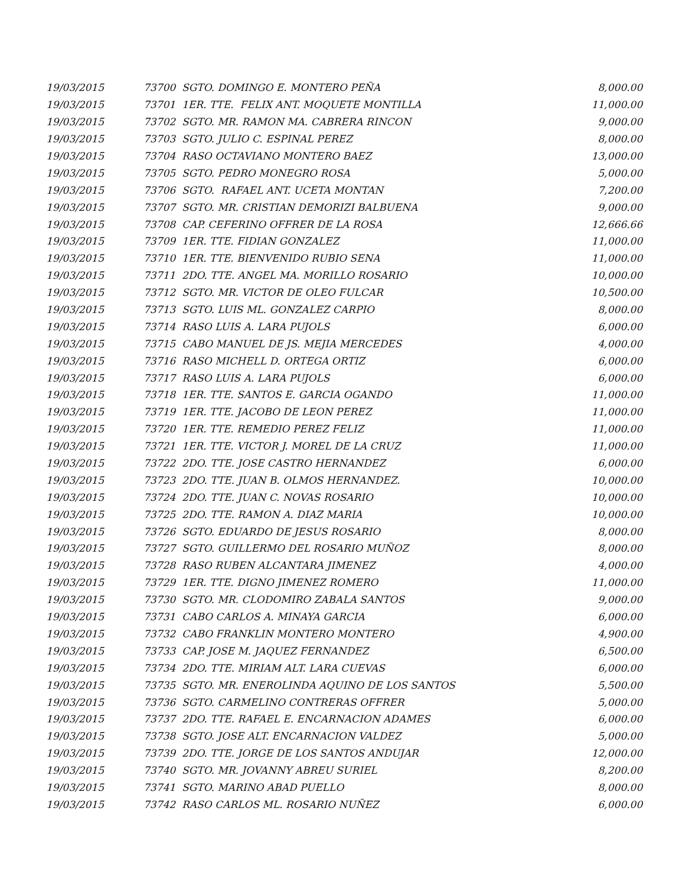| 19/03/2015 | 73700 SGTO. DOMINGO E. MONTERO PEÑA | 8,000.00 |
| 19/03/2015 | 73701 1ER. TTE. FELIX ANT. MOQUETE MONTILLA | 11,000.00 |
| 19/03/2015 | 73702 SGTO. MR. RAMON MA. CABRERA RINCON | 9,000.00 |
| 19/03/2015 | 73703 SGTO. JULIO C. ESPINAL PEREZ | 8,000.00 |
| 19/03/2015 | 73704 RASO OCTAVIANO MONTERO BAEZ | 13,000.00 |
| 19/03/2015 | 73705 SGTO. PEDRO MONEGRO ROSA | 5,000.00 |
| 19/03/2015 | 73706 SGTO. RAFAEL ANT. UCETA MONTAN | 7,200.00 |
| 19/03/2015 | 73707 SGTO. MR. CRISTIAN DEMORIZI BALBUENA | 9,000.00 |
| 19/03/2015 | 73708 CAP. CEFERINO OFFRER DE LA ROSA | 12,666.66 |
| 19/03/2015 | 73709 1ER. TTE. FIDIAN GONZALEZ | 11,000.00 |
| 19/03/2015 | 73710 1ER. TTE. BIENVENIDO RUBIO SENA | 11,000.00 |
| 19/03/2015 | 73711 2DO. TTE. ANGEL MA. MORILLO ROSARIO | 10,000.00 |
| 19/03/2015 | 73712 SGTO. MR. VICTOR DE OLEO FULCAR | 10,500.00 |
| 19/03/2015 | 73713 SGTO. LUIS ML. GONZALEZ CARPIO | 8,000.00 |
| 19/03/2015 | 73714 RASO LUIS A. LARA PUJOLS | 6,000.00 |
| 19/03/2015 | 73715 CABO MANUEL DE JS. MEJIA MERCEDES | 4,000.00 |
| 19/03/2015 | 73716 RASO MICHELL D. ORTEGA ORTIZ | 6,000.00 |
| 19/03/2015 | 73717 RASO LUIS A. LARA PUJOLS | 6,000.00 |
| 19/03/2015 | 73718 1ER. TTE. SANTOS E. GARCIA OGANDO | 11,000.00 |
| 19/03/2015 | 73719 1ER. TTE. JACOBO DE LEON PEREZ | 11,000.00 |
| 19/03/2015 | 73720 1ER. TTE. REMEDIO PEREZ FELIZ | 11,000.00 |
| 19/03/2015 | 73721 1ER. TTE. VICTOR J. MOREL DE LA CRUZ | 11,000.00 |
| 19/03/2015 | 73722 2DO. TTE. JOSE CASTRO HERNANDEZ | 6,000.00 |
| 19/03/2015 | 73723 2DO. TTE. JUAN B. OLMOS HERNANDEZ. | 10,000.00 |
| 19/03/2015 | 73724 2DO. TTE. JUAN C. NOVAS ROSARIO | 10,000.00 |
| 19/03/2015 | 73725 2DO. TTE. RAMON A. DIAZ MARIA | 10,000.00 |
| 19/03/2015 | 73726 SGTO. EDUARDO DE JESUS ROSARIO | 8,000.00 |
| 19/03/2015 | 73727 SGTO. GUILLERMO DEL ROSARIO MUÑOZ | 8,000.00 |
| 19/03/2015 | 73728 RASO RUBEN ALCANTARA JIMENEZ | 4,000.00 |
| 19/03/2015 | 73729 1ER. TTE. DIGNO JIMENEZ ROMERO | 11,000.00 |
| 19/03/2015 | 73730 SGTO. MR. CLODOMIRO ZABALA SANTOS | 9,000.00 |
| 19/03/2015 | 73731 CABO CARLOS A. MINAYA GARCIA | 6,000.00 |
| 19/03/2015 | 73732 CABO FRANKLIN MONTERO MONTERO | 4,900.00 |
| 19/03/2015 | 73733 CAP. JOSE M. JAQUEZ FERNANDEZ | 6,500.00 |
| 19/03/2015 | 73734 2DO. TTE. MIRIAM ALT. LARA CUEVAS | 6,000.00 |
| 19/03/2015 | 73735 SGTO. MR. ENEROLINDA AQUINO DE LOS SANTOS | 5,500.00 |
| 19/03/2015 | 73736 SGTO. CARMELINO CONTRERAS OFFRER | 5,000.00 |
| 19/03/2015 | 73737 2DO. TTE. RAFAEL E. ENCARNACION ADAMES | 6,000.00 |
| 19/03/2015 | 73738 SGTO. JOSE ALT. ENCARNACION VALDEZ | 5,000.00 |
| 19/03/2015 | 73739 2DO. TTE. JORGE DE LOS SANTOS ANDUJAR | 12,000.00 |
| 19/03/2015 | 73740 SGTO. MR. JOVANNY ABREU SURIEL | 8,200.00 |
| 19/03/2015 | 73741 SGTO. MARINO ABAD PUELLO | 8,000.00 |
| 19/03/2015 | 73742 RASO CARLOS ML. ROSARIO NUÑEZ | 6,000.00 |